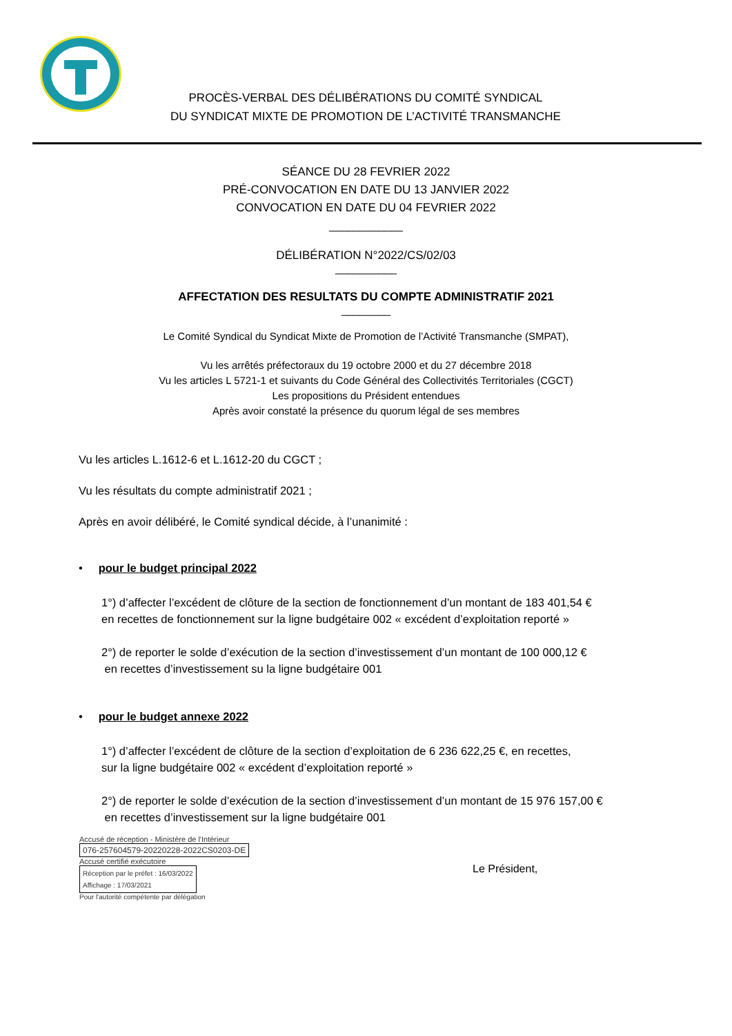PROCÈS-VERBAL DES DÉLIBÉRATIONS DU COMITÉ SYNDICAL
DU SYNDICAT MIXTE DE PROMOTION DE L’ACTIVITÉ TRANSMANCHE
SÉANCE DU 28 FEVRIER 2022
PRÉ-CONVOCATION EN DATE DU 13 JANVIER 2022
CONVOCATION EN DATE DU 04 FEVRIER 2022
____________
DÉLIBÉRATION N°2022/CS/02/03
__________
AFFECTATION DES RESULTATS DU COMPTE ADMINISTRATIF 2021
________
Le Comité Syndical du Syndicat Mixte de Promotion de l’Activité Transmanche (SMPAT),
Vu les arrêtés préfectoraux du 19 octobre 2000 et du 27 décembre 2018
Vu les articles L 5721-1 et suivants du Code Général des Collectivités Territoriales (CGCT)
Les propositions du Président entendues
Après avoir constaté la présence du quorum légal de ses membres
Vu les articles L.1612-6 et L.1612-20 du CGCT ;
Vu les résultats du compte administratif 2021 ;
Après en avoir délibéré, le Comité syndical décide, à l’unanimité :
• pour le budget principal 2022
1°) d’affecter l’excédent de clôture de la section de fonctionnement d’un montant de 183 401,54 €
en recettes de fonctionnement sur la ligne budgétaire 002 « excédent d’exploitation reporté »
2°) de reporter le solde d’exécution de la section d’investissement d’un montant de 100 000,12 €
en recettes d’investissement su la ligne budgétaire 001
• pour le budget annexe 2022
1°) d’affecter l’excédent de clôture de la section d’exploitation de 6 236 622,25 €, en recettes,
sur la ligne budgétaire 002 « excédent d’exploitation reporté »
2°) de reporter le solde d’exécution de la section d’investissement d’un montant de 15 976 157,00 €
en recettes d’investissement sur la ligne budgétaire 001
Accusé de réception - Ministère de l'Intérieur
076-257604579-20220228-2022CS0203-DE
Accusé certifié exécutoire
Réception par le préfet : 16/03/2022
Affichage : 17/03/2021
Pour l'autorité compétente par délégation
Le Président,